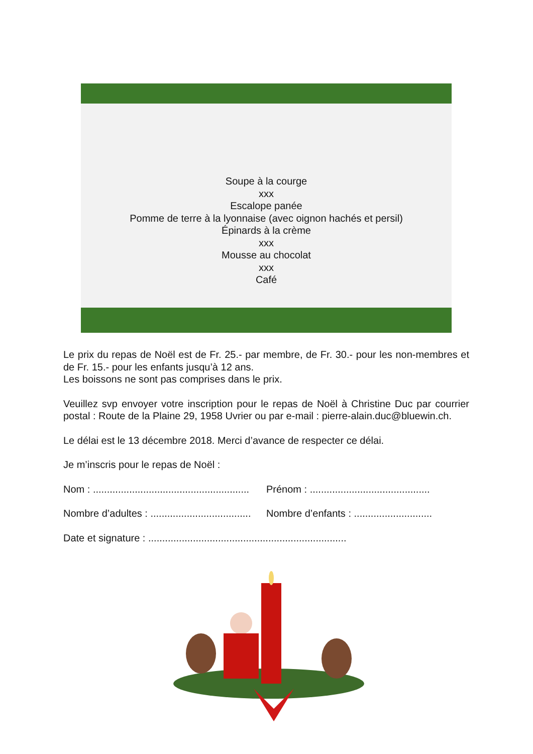Soupe à la courge
xxx
Escalope panée
Pomme de terre à la lyonnaise (avec oignon hachés et persil)
Épinards à la crème
xxx
Mousse au chocolat
xxx
Café
Le prix du repas de Noël est de Fr. 25.- par membre, de Fr. 30.- pour les non-membres et de Fr. 15.- pour les enfants jusqu’à 12 ans.
Les boissons ne sont pas comprises dans le prix.
Veuillez svp envoyer votre inscription pour le repas de Noël à Christine Duc par courrier postal : Route de la Plaine 29, 1958 Uvrier ou par e-mail : pierre-alain.duc@bluewin.ch.
Le délai est le 13 décembre 2018. Merci d’avance de respecter ce délai.
Je m’inscris pour le repas de Noël :
Nom : ........................................................
Prénom : ...........................................
Nombre d’adultes : ....................................
Nombre d’enfants : ............................
Date et signature : .......................................................................